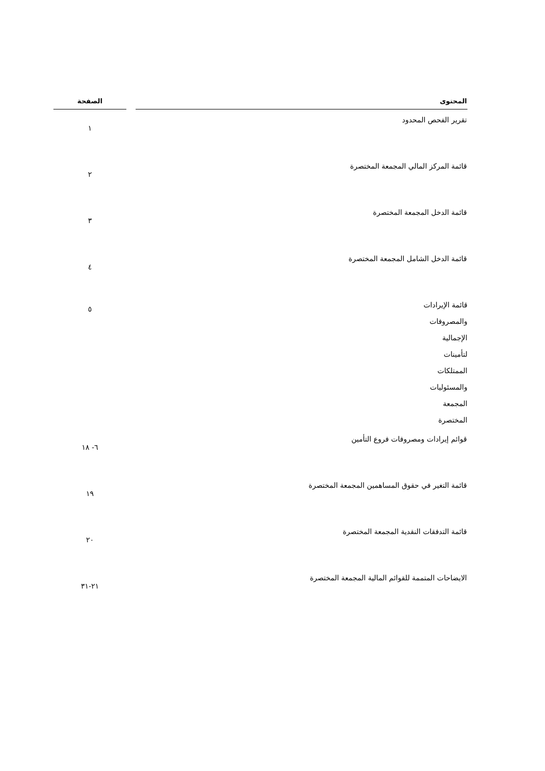| المحتوى | | الصفحة |
| --- | --- | --- |
| تقرير الفحص المحدود | | ١ |
| قائمة المركز المالي المجمعة المختصرة | | ٢ |
| قائمة الدخل المجمعة المختصرة | | ٣ |
| قائمة الدخل الشامل المجمعة المختصرة | | ٤ |
| قائمة الإيرادات والمصروفات الإجمالية لتأمينات الممتلكات والمسئوليات المجمعة المختصرة | | ٥ |
| قوائم إيرادات ومصروفات فروع التأمين | | ٦- ١٨ |
| قائمة التغير في حقوق المساهمين المجمعة المختصرة | | ١٩ |
| قائمة التدفقات النقدية المجمعة المختصرة | | ٢٠ |
| الايضاحات المتممة للقوائم المالية المجمعة المختصرة | | ٢١-٣١ |